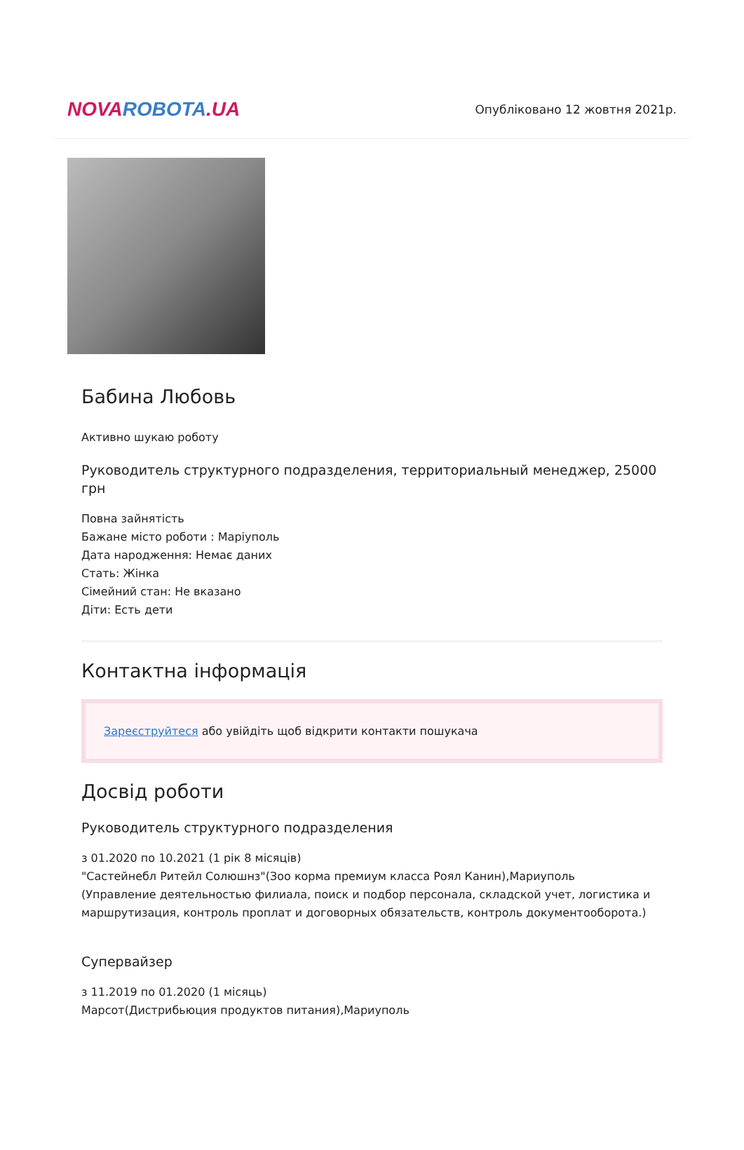NOVA ROBOTA.UA
Опубліковано 12 жовтня 2021р.
Бабина Любовь
Активно шукаю роботу
Руководитель структурного подразделения, территориальный менеджер, 25000 грн
Повна зайнятість
Бажане місто роботи : Маріуполь
Дата народження: Немає даних
Стать: Жінка
Сімейний стан: Не вказано
Діти: Есть дети
Контактна інформація
Зареєструйтеся або увійдіть щоб відкрити контакти пошукача
Досвід роботи
Руководитель структурного подразделения
з 01.2020 по 10.2021 (1 рік 8 місяців)
"Састейнебл Ритейл Солюшнз"(Зоо корма премиум класса Роял Канин),Мариуполь
(Управление деятельностью филиала, поиск и подбор персонала, складской учет, логистика и маршрутизация, контроль проплат и договорных обязательств, контроль документооборота.)
Супервайзер
з 11.2019 по 01.2020 (1 місяць)
Марсот(Дистрибьюция продуктов питания),Мариуполь